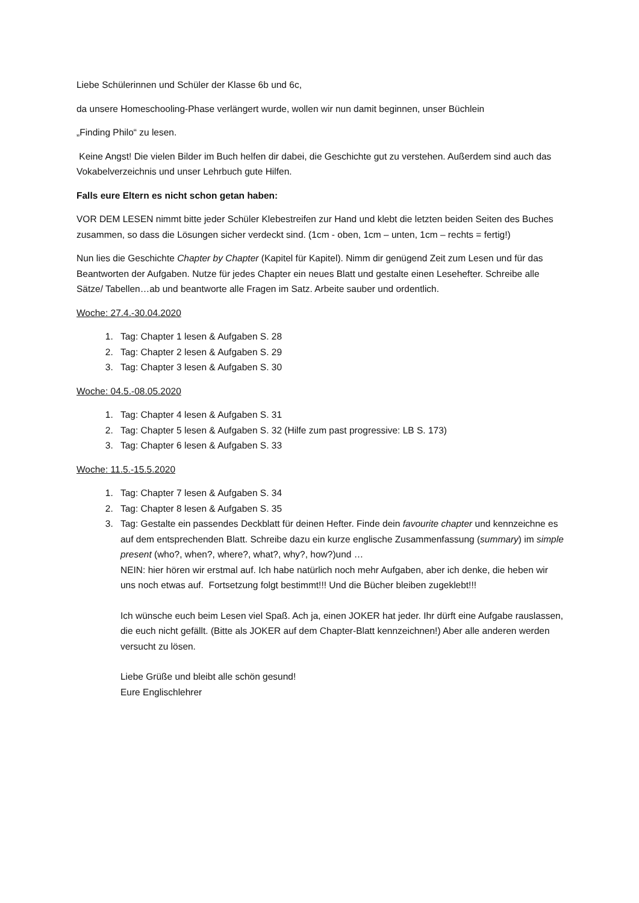Liebe Schülerinnen und Schüler der Klasse 6b und 6c,
da unsere Homeschooling-Phase verlängert wurde, wollen wir nun damit beginnen, unser Büchlein
„Finding Philo“ zu lesen.
Keine Angst! Die vielen Bilder im Buch helfen dir dabei, die Geschichte gut zu verstehen. Außerdem sind auch das Vokabelverzeichnis und unser Lehrbuch gute Hilfen.
Falls eure Eltern es nicht schon getan haben:
VOR DEM LESEN nimmt bitte jeder Schüler Klebestreifen zur Hand und klebt die letzten beiden Seiten des Buches zusammen, so dass die Lösungen sicher verdeckt sind. (1cm - oben, 1cm – unten, 1cm – rechts = fertig!)
Nun lies die Geschichte Chapter by Chapter (Kapitel für Kapitel). Nimm dir genügend Zeit zum Lesen und für das Beantworten der Aufgaben. Nutze für jedes Chapter ein neues Blatt und gestalte einen Lesehefter. Schreibe alle Sätze/ Tabellen…ab und beantworte alle Fragen im Satz. Arbeite sauber und ordentlich.
Woche: 27.4.-30.04.2020
1. Tag: Chapter 1 lesen & Aufgaben S. 28
2. Tag: Chapter 2 lesen & Aufgaben S. 29
3. Tag: Chapter 3 lesen & Aufgaben S. 30
Woche: 04.5.-08.05.2020
1. Tag: Chapter 4 lesen & Aufgaben S. 31
2. Tag: Chapter 5 lesen & Aufgaben S. 32 (Hilfe zum past progressive: LB S. 173)
3. Tag: Chapter 6 lesen & Aufgaben S. 33
Woche: 11.5.-15.5.2020
1. Tag: Chapter 7 lesen & Aufgaben S. 34
2. Tag: Chapter 8 lesen & Aufgaben S. 35
3. Tag: Gestalte ein passendes Deckblatt für deinen Hefter. Finde dein favourite chapter und kennzeichne es auf dem entsprechenden Blatt. Schreibe dazu ein kurze englische Zusammenfassung (summary) im simple present (who?, when?, where?, what?, why?, how?)und …
NEIN: hier hören wir erstmal auf. Ich habe natürlich noch mehr Aufgaben, aber ich denke, die heben wir uns noch etwas auf. Fortsetzung folgt bestimmt!!! Und die Bücher bleiben zugeklebt!!!
Ich wünsche euch beim Lesen viel Spaß. Ach ja, einen JOKER hat jeder. Ihr dürft eine Aufgabe rauslassen, die euch nicht gefällt. (Bitte als JOKER auf dem Chapter-Blatt kennzeichnen!) Aber alle anderen werden versucht zu lösen.
Liebe Grüße und bleibt alle schön gesund!
Eure Englischlehrer